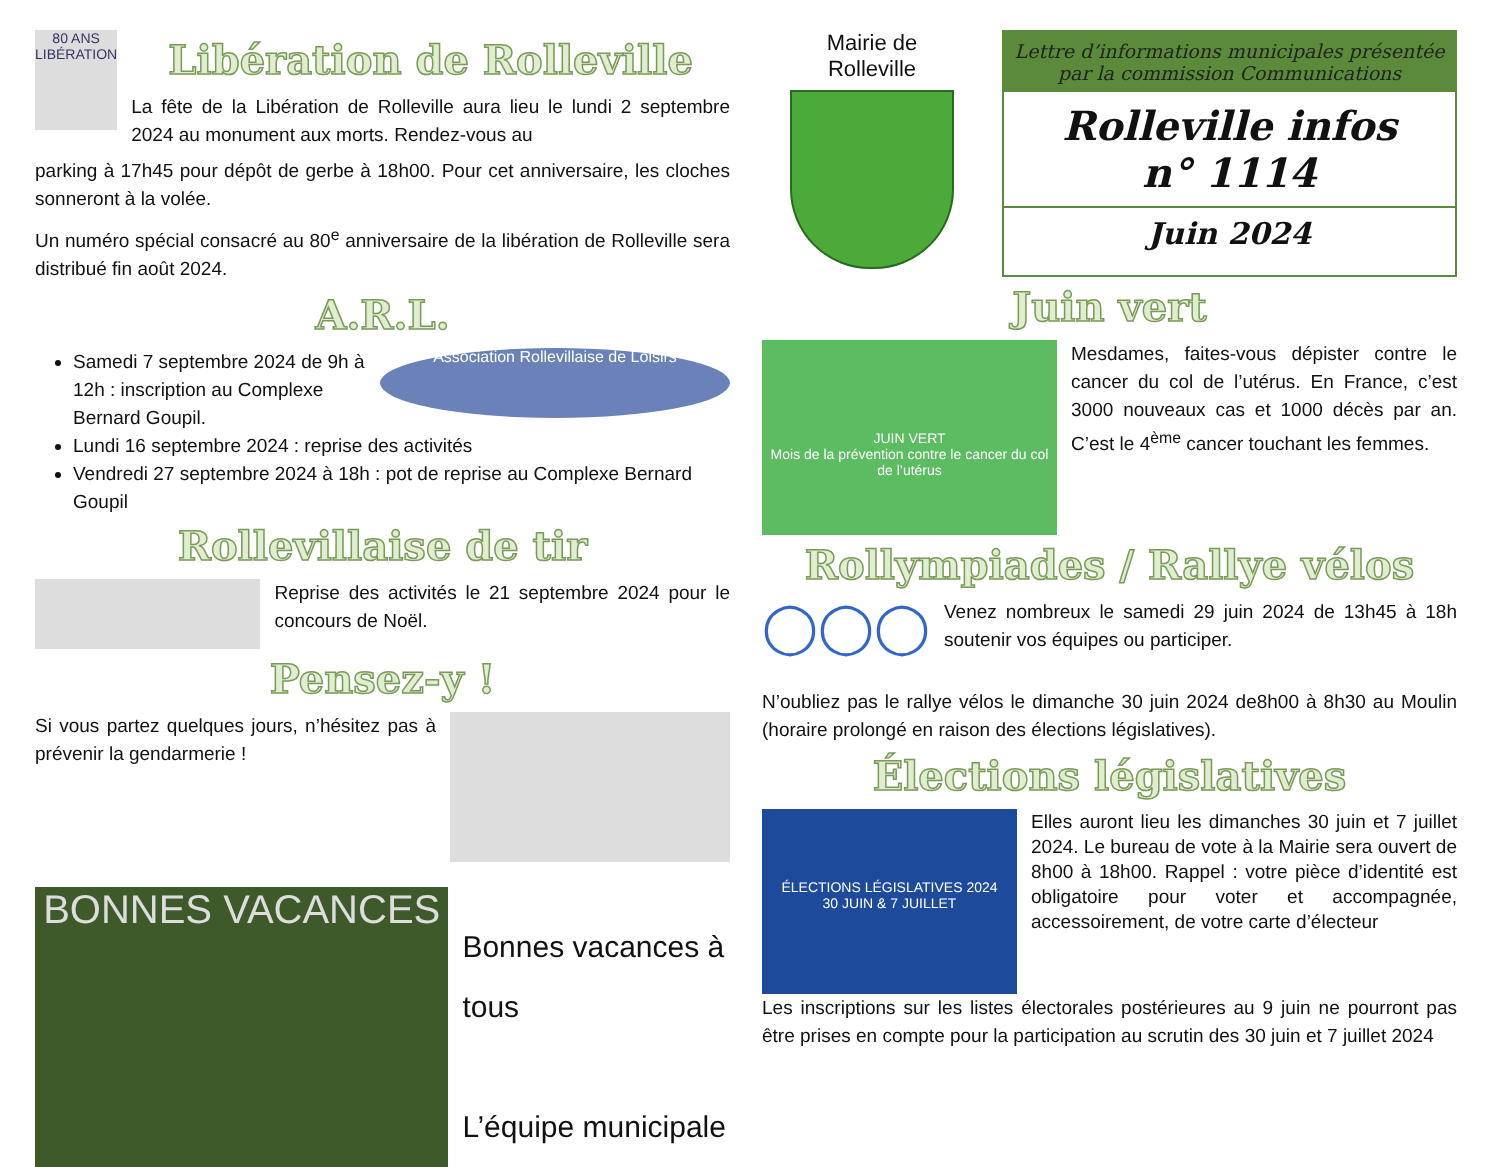80 ANS LIBÉRATION
Libération de Rolleville
La fête de la Libération de Rolleville aura lieu le lundi 2 septembre 2024 au monument aux morts. Rendez-vous au
parking à 17h45 pour dépôt de gerbe à 18h00. Pour cet anniversaire, les cloches sonneront à la volée.
Un numéro spécial consacré au 80<sup>e</sup> anniversaire de la libération de Rolleville sera distribué fin août 2024.
A.R.L.
Samedi 7 septembre 2024 de 9h à 12h : inscription au Complexe Bernard Goupil.
Association Rollevillaise de Loisirs
Lundi 16 septembre 2024 : reprise des activités
Vendredi 27 septembre 2024 à 18h : pot de reprise au Complexe Bernard Goupil
Rollevillaise de tir
Reprise des activités le 21 septembre 2024 pour le concours de Noël.
Pensez-y !
Si vous partez quelques jours, n’hésitez pas à prévenir la gendarmerie !
BONNES VACANCES
Bonnes vacances à tous
L’équipe municipale
Mairie de
Rolleville
Lettre d’informations municipales présentée par la commission Communications
Rolleville infos
n° 1114
Juin 2024
Juin vert
JUIN VERT
Mois de la prévention contre le cancer du col de l’utérus
Mesdames, faites-vous dépister contre le cancer du col de l’utérus. En France, c’est 3000 nouveaux cas et 1000 décès par an. C’est le 4<sup>ème</sup> cancer touchant les femmes.
Rollympiades / Rallye vélos
◯◯◯
Venez nombreux le samedi 29 juin 2024 de 13h45 à 18h soutenir vos équipes ou participer.
N’oubliez pas le rallye vélos le dimanche 30 juin 2024 de8h00 à 8h30 au Moulin (horaire prolongé en raison des élections législatives).
Élections législatives
ÉLECTIONS LÉGISLATIVES 2024
30 JUIN & 7 JUILLET
Elles auront lieu les dimanches 30 juin et 7 juillet 2024. Le bureau de vote à la Mairie sera ouvert de 8h00 à 18h00. Rappel : votre pièce d’identité est obligatoire pour voter et accompagnée, accessoirement, de votre carte d’électeur
Les inscriptions sur les listes électorales postérieures au 9 juin ne pourront pas être prises en compte pour la participation au scrutin des 30 juin et 7 juillet 2024